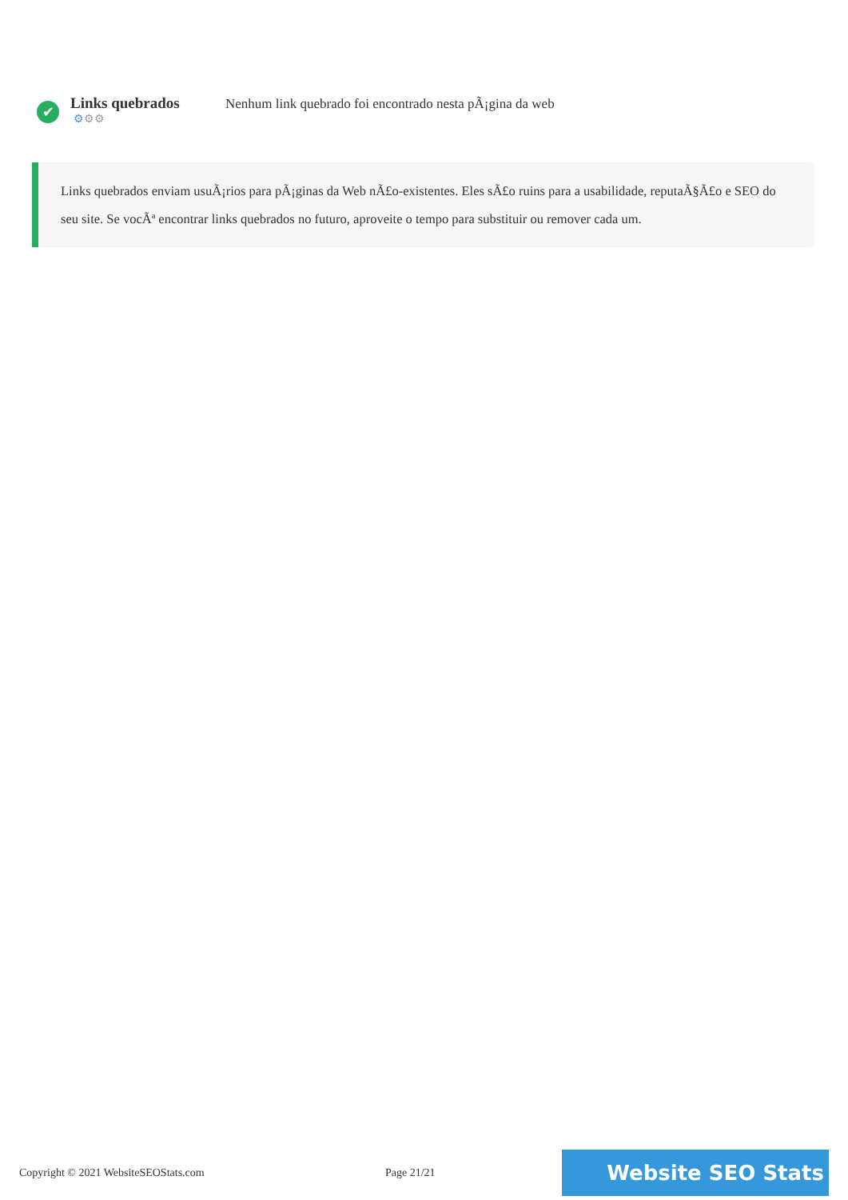✔
Links quebrados
⚙⚙⚙
Nenhum link quebrado foi encontrado nesta pÃ¡gina da web
Links quebrados enviam usuÃ¡rios para pÃ¡ginas da Web nÃ£o-existentes. Eles sÃ£o ruins para a usabilidade, reputaÃ§Ã£o e SEO do seu site. Se vocÃª encontrar links quebrados no futuro, aproveite o tempo para substituir ou remover cada um.
Copyright © 2021 WebsiteSEOStats.com Page 21/21 Website SEO Stats